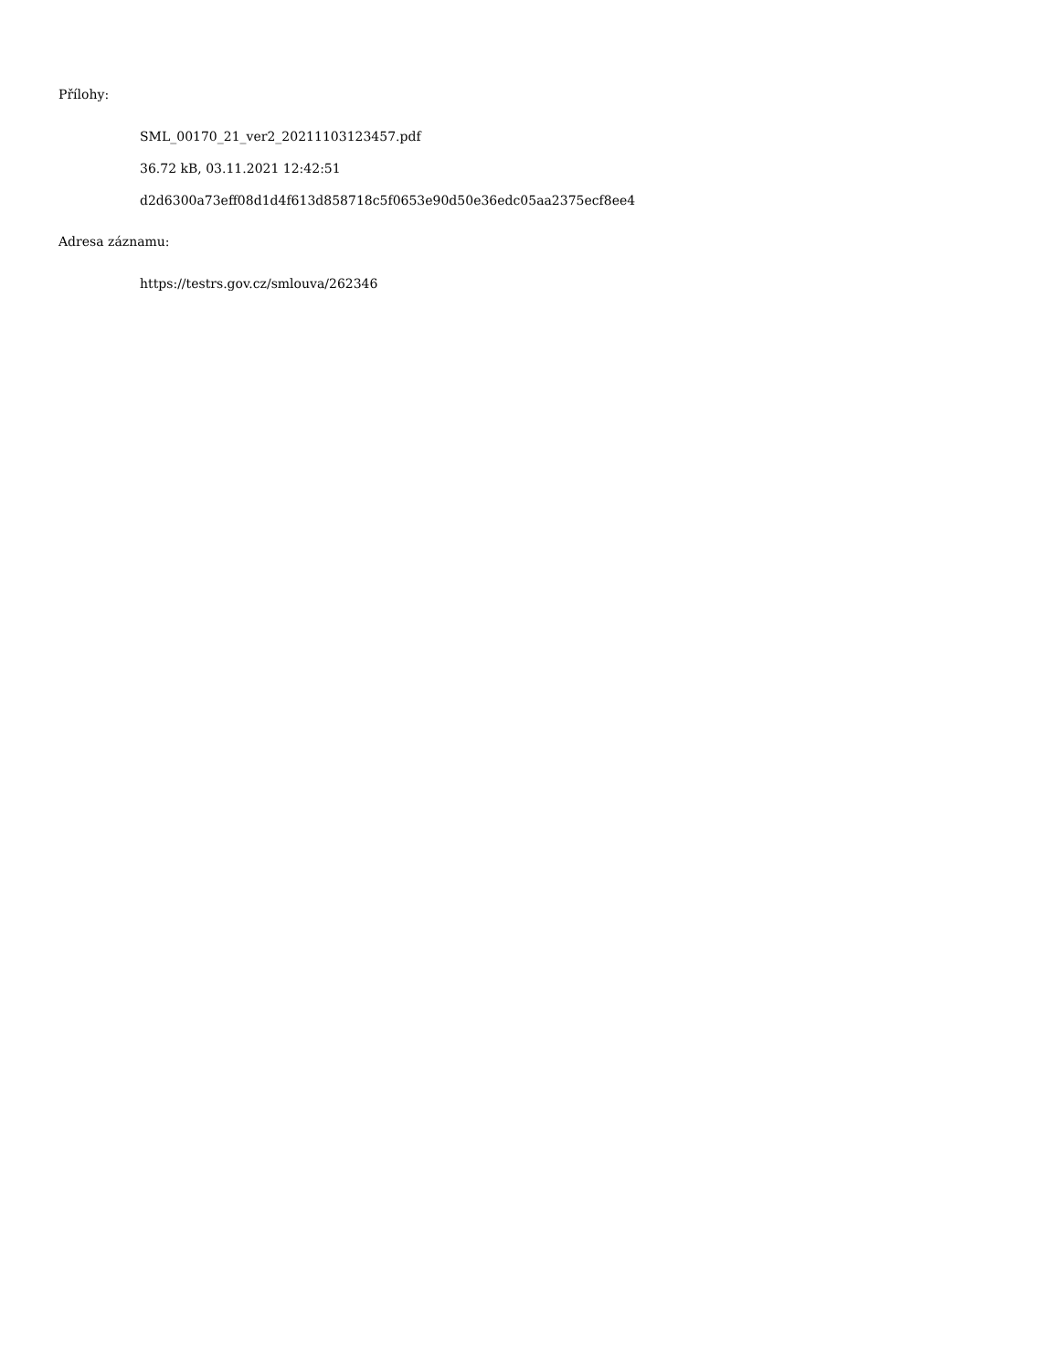Přílohy:
SML_00170_21_ver2_20211103123457.pdf
36.72 kB, 03.11.2021 12:42:51
d2d6300a73eff08d1d4f613d858718c5f0653e90d50e36edc05aa2375ecf8ee4
Adresa záznamu:
https://testrs.gov.cz/smlouva/262346